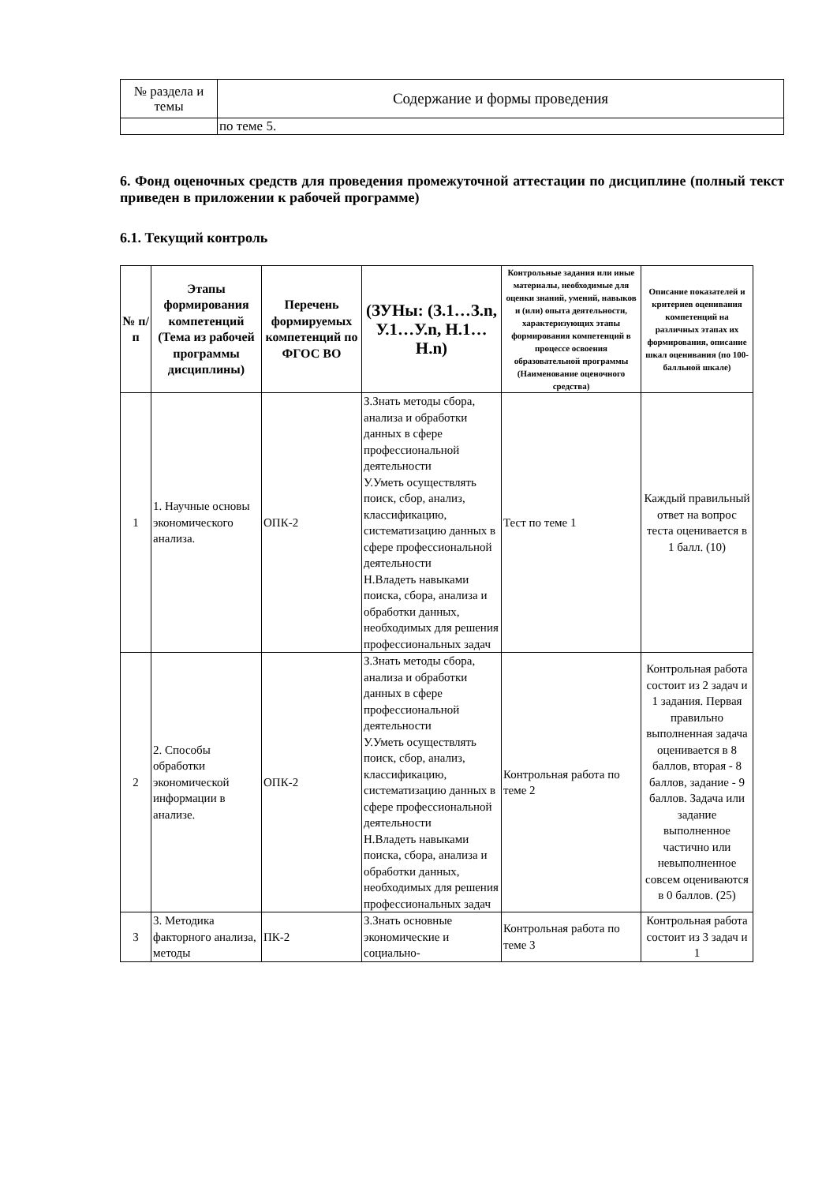| № раздела и темы | Содержание и формы проведения |
| | по теме 5. |
6. Фонд оценочных средств для проведения промежуточной аттестации по дисциплине (полный текст приведен в приложении к рабочей программе)
6.1. Текущий контроль
| № п/п | Этапы формирования компетенций (Тема из рабочей программы дисциплины) | Перечень формируемых компетенций по ФГОС ВО | (ЗУНы: (З.1…З.n, У.1…У.n, Н.1…Н.n) | Контрольные задания или иные материалы, необходимые для оценки знаний, умений, навыков и (или) опыта деятельности, характеризующих этапы формирования компетенций в процессе освоения образовательной программы (Наименование оценочного средства) | Описание показателей и критериев оценивания компетенций на различных этапах их формирования, описание шкал оценивания (по 100-балльной шкале) |
| --- | --- | --- | --- | --- | --- |
| 1 | 1. Научные основы экономического анализа. | ОПК-2 | З.Знать методы сбора, анализа и обработки данных в сфере профессиональной деятельности У.Уметь осуществлять поиск, сбор, анализ, классификацию, систематизацию данных в сфере профессиональной деятельности Н.Владеть навыками поиска, сбора, анализа и обработки данных, необходимых для решения профессиональных задач | Тест по теме 1 | Каждый правильный ответ на вопрос теста оценивается в 1 балл. (10) |
| 2 | 2. Способы обработки экономической информации в анализе. | ОПК-2 | З.Знать методы сбора, анализа и обработки данных в сфере профессиональной деятельности У.Уметь осуществлять поиск, сбор, анализ, классификацию, систематизацию данных в сфере профессиональной деятельности Н.Владеть навыками поиска, сбора, анализа и обработки данных, необходимых для решения профессиональных задач | Контрольная работа по теме 2 | Контрольная работа состоит из 2 задач и 1 задания. Первая правильно выполненная задача оценивается в 8 баллов, вторая - 8 баллов, задание - 9 баллов. Задача или задание выполненное частично или невыполненное совсем оцениваются в 0 баллов. (25) |
| 3 | 3. Методика факторного анализа, методы | ПК-2 | З.Знать основные экономические и социально- | Контрольная работа по теме 3 | Контрольная работа состоит из 3 задач и 1 |